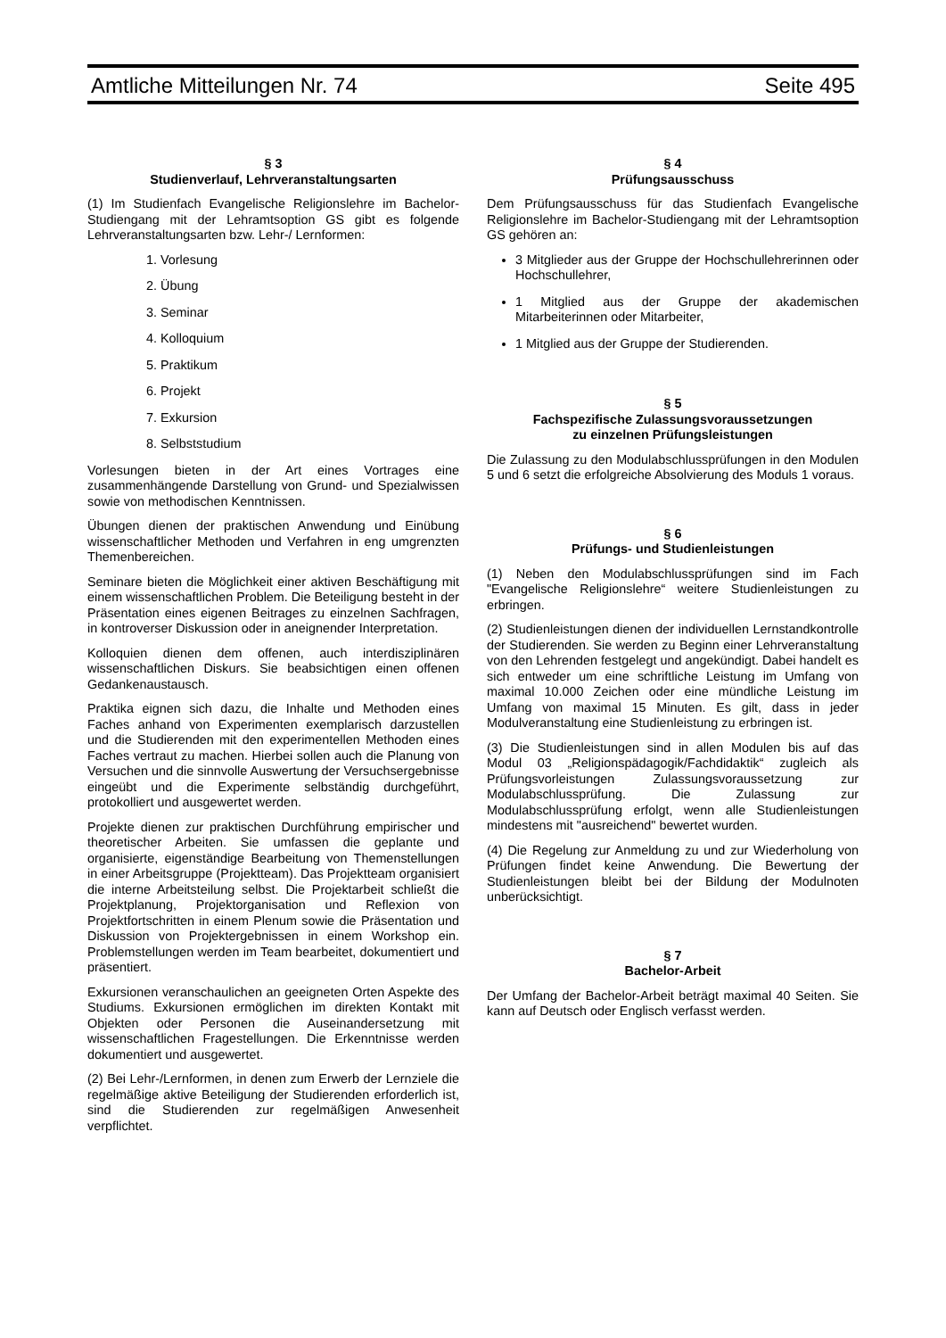Amtliche Mitteilungen Nr. 74 Seite 495
§ 3
Studienverlauf, Lehrveranstaltungsarten
(1) Im Studienfach Evangelische Religionslehre im Bachelor-Studiengang mit der Lehramtsoption GS gibt es folgende Lehrveranstaltungsarten bzw. Lehr-/ Lernformen:
1. Vorlesung
2. Übung
3. Seminar
4. Kolloquium
5. Praktikum
6. Projekt
7. Exkursion
8. Selbststudium
Vorlesungen bieten in der Art eines Vortrages eine zusammenhängende Darstellung von Grund- und Spezialwissen sowie von methodischen Kenntnissen.
Übungen dienen der praktischen Anwendung und Einübung wissenschaftlicher Methoden und Verfahren in eng umgrenzten Themenbereichen.
Seminare bieten die Möglichkeit einer aktiven Beschäftigung mit einem wissenschaftlichen Problem. Die Beteiligung besteht in der Präsentation eines eigenen Beitrages zu einzelnen Sachfragen, in kontroverser Diskussion oder in aneignender Interpretation.
Kolloquien dienen dem offenen, auch interdisziplinären wissenschaftlichen Diskurs. Sie beabsichtigen einen offenen Gedankenaustausch.
Praktika eignen sich dazu, die Inhalte und Methoden eines Faches anhand von Experimenten exemplarisch darzustellen und die Studierenden mit den experimentellen Methoden eines Faches vertraut zu machen. Hierbei sollen auch die Planung von Versuchen und die sinnvolle Auswertung der Versuchsergebnisse eingeübt und die Experimente selbständig durchgeführt, protokolliert und ausgewertet werden.
Projekte dienen zur praktischen Durchführung empirischer und theoretischer Arbeiten. Sie umfassen die geplante und organisierte, eigenständige Bearbeitung von Themenstellungen in einer Arbeitsgruppe (Projektteam). Das Projektteam organisiert die interne Arbeitsteilung selbst. Die Projektarbeit schließt die Projektplanung, Projektorganisation und Reflexion von Projektfortschritten in einem Plenum sowie die Präsentation und Diskussion von Projektergebnissen in einem Workshop ein. Problemstellungen werden im Team bearbeitet, dokumentiert und präsentiert.
Exkursionen veranschaulichen an geeigneten Orten Aspekte des Studiums. Exkursionen ermöglichen im direkten Kontakt mit Objekten oder Personen die Auseinandersetzung mit wissenschaftlichen Fragestellungen. Die Erkenntnisse werden dokumentiert und ausgewertet.
(2) Bei Lehr-/Lernformen, in denen zum Erwerb der Lernziele die regelmäßige aktive Beteiligung der Studierenden erforderlich ist, sind die Studierenden zur regelmäßigen Anwesenheit verpflichtet.
§ 4
Prüfungsausschuss
Dem Prüfungsausschuss für das Studienfach Evangelische Religionslehre im Bachelor-Studiengang mit der Lehramtsoption GS gehören an:
3 Mitglieder aus der Gruppe der Hochschullehrerinnen oder Hochschullehrer,
1 Mitglied aus der Gruppe der akademischen Mitarbeiterinnen oder Mitarbeiter,
1 Mitglied aus der Gruppe der Studierenden.
§ 5
Fachspezifische Zulassungsvoraussetzungen
zu einzelnen Prüfungsleistungen
Die Zulassung zu den Modulabschlussprüfungen in den Modulen 5 und 6 setzt die erfolgreiche Absolvierung des Moduls 1 voraus.
§ 6
Prüfungs- und Studienleistungen
(1) Neben den Modulabschlussprüfungen sind im Fach "Evangelische Religionslehre“ weitere Studienleistungen zu erbringen.
(2) Studienleistungen dienen der individuellen Lernstandkontrolle der Studierenden. Sie werden zu Beginn einer Lehrveranstaltung von den Lehrenden festgelegt und angekündigt. Dabei handelt es sich entweder um eine schriftliche Leistung im Umfang von maximal 10.000 Zeichen oder eine mündliche Leistung im Umfang von maximal 15 Minuten. Es gilt, dass in jeder Modulveranstaltung eine Studienleistung zu erbringen ist.
(3) Die Studienleistungen sind in allen Modulen bis auf das Modul 03 „Religionspädagogik/Fachdidaktik“ zugleich als Prüfungsvorleistungen Zulassungsvoraussetzung zur Modulabschlussprüfung. Die Zulassung zur Modulabschlussprüfung erfolgt, wenn alle Studienleistungen mindestens mit "ausreichend" bewertet wurden.
(4) Die Regelung zur Anmeldung zu und zur Wiederholung von Prüfungen findet keine Anwendung. Die Bewertung der Studienleistungen bleibt bei der Bildung der Modulnoten unberücksichtigt.
§ 7
Bachelor-Arbeit
Der Umfang der Bachelor-Arbeit beträgt maximal 40 Seiten. Sie kann auf Deutsch oder Englisch verfasst werden.